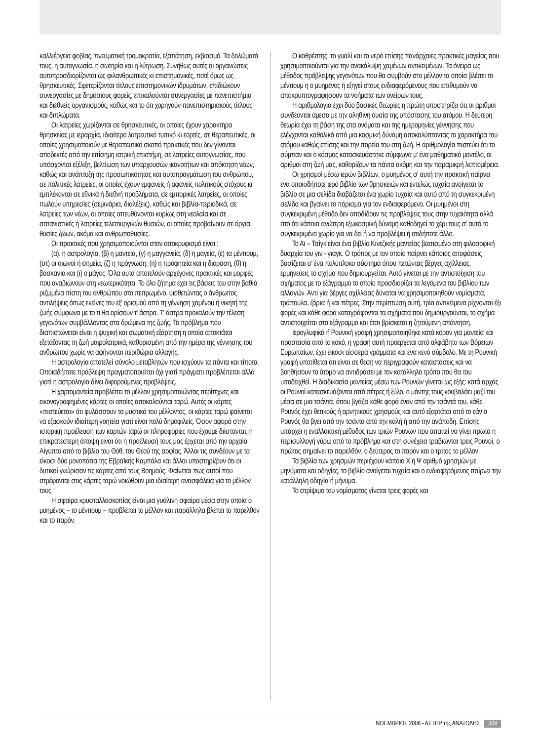καλλιέργεια φοβίας, πνευματική τρομοκρατία, εξαπάτηση, εκβιασμό. Τα δολώματά τους, η αυτογνωσία, η σωτηρία και η λύτρωση. Συνήθως αυτές οι οργανώσεις αυτοπροσδιορίζονται ως φιλανθρωπικές κι επιστημονικές, ποτέ όμως ως θρησκευτικές. Σφετερίζονται τίτλους επιστημονικών ιδρυμάτων, επιδιώκουν συνεργασίες με δημόσιους φορείς, επικαλούνται συνεργασίες με πανεπιστήμια και διεθνείς οργανισμούς, καθώς και το ότι χορηγούν πανεπιστημιακούς τίτλους και διπλώματα.
Οι λατρείες χωρίζονται σε θρησκευτικές, οι οποίες έχουν χαρακτήρα θρησκείας με ιεραρχία, ιδιαίτερο λατρευτικό τυπικό κι εορτές, σε θεραπευτικές, οι οποίες χρησιμοποιούν με θεραπευτικό σκοπό πρακτικές που δεν γίνονται αποδεκτές από την επίσημη ιατρική επιστήμη, σε λατρείες αυτογνωσίας, που υπόσχονται εξέλιξη, βελτίωση των υπαρχουσών ικανοτήτων και απόκτηση νέων, καθώς και ανάπτυξη της προσωπικότητας και αυτοπραγμάτωση του ανθρώπου, σε πολιτικές λατρείες, οι οποίες έχουν εμφανείς ή αφανείς πολιτικούς στόχους κι εμπλέκονται σε εθνικά ή διεθνή προβλήματα, σε εμπορικές λατρείες, οι οποίες πωλούν υπηρεσίες (σεμινάρια, διαλέξεις), καθώς και βιβλία-περιοδικά, σε λατρείες των νέων, οι οποίες απευθύνονται κυρίως στη νεολαία και σε σατανιστικές ή λατρείες τελετουργικών θυσιών, οι οποίες προβαίνουν σε όργια, θυσίες ζώων, ακόμα και ανθρωποθυσίες.
Οι πρακτικές που χρησιμοποιούνται στον αποκρυφισμό είναι :
(α). η αστρολογία, (β) η μαντεία, (γ) η μαγγανεία, (δ) η μαγεία, (ε) τα μέντιουμ, (στ) οι οιωνοί ή σημεία, (ζ) η πρόγνωση, (η) η προφητεία και η διόραση, (θ) η βασκανία και (ι) ο μάγος. Όλα αυτά αποτελούν αρχέγονες πρακτικές και μορφές που αναβιώνουν στη νεωτερικότητα. Το όλο ζήτημα έχει τις βάσεις του στην βαθιά ριζωμένα πίστη του ανθρώπου στο πεπρωμένο, υιοθετώντας ο άνθρωπος αντιλήψεις όπως εκείνες του εξ' ορισμού από τη γέννηση χαμένου ή νικητή της ζωής σύμφωνα με το τι θα ορίσουν τ' άστρα. Τ' άστρα προκαλούν την τέλεση γεγονότων συμβάλλοντας στα δρώμενα της ζωής. Το πρόβλημα που διαπιστώνεται είναι η ψυχική και σωματική εξάρτηση η οποία αποκτάται εξετάζοντας τη ζωή μοιρολατρικά, καθορισμένη από την ημέρα της γέννησης του ανθρώπου χωρίς να αφήνονται περιθώρια αλλαγής.
Η αστρολογία αποτελεί σύνολο μεταβλητών που ισχύουν τα πάντα και τίποτα. Οποιαδήποτε πρόβλεψη πραγματοποιείται όχι γιατί πράγματι προβλέπεται αλλά γιατί η αστρολογία δίνει διφορούμενες προβλέψεις.
Η χαρτομαντεία προβλέπει το μέλλον χρησιμοποιώντας περίτεχνες και εικονογραφημένες κάρτες οι οποίες αποκαλούνται ταρώ. Αυτές οι κάρτες «πιστεύεται» ότι φυλάσσουν τα μυστικά του μέλλοντος, οι κάρτες ταρώ φαίνεται να εξασκούν ιδιαίτερη γοητεία γιατί είναι πολύ δημοφιλείς. Όσον αφορά στην ιστορική προέλευση των καρτών ταρώ οι πληροφορίες που έχουμε διίστανται, η επικρατέστερη άποψη είναι ότι η προέλευσή τους μας έρχεται από την αρχαία Αίγυπτο από το βιβλίο του Θόθ, του Θεού της σοφίας. Άλλοι τις συνδέουν με τα είκοσι δύο μονοπάτια της Εβραϊκής Καμπάλα και άλλοι υποστηρίζουν ότι οι δυτικοί γνώρισαν τις κάρτες από τους Βοημούς. Φαίνεται πως αυτοί που στρέφονται στις κάρτες ταρώ νοιώθουν μια ιδιαίτερη ανασφάλεια για το μέλλον τους.
Η σφαίρα κρυσταλλοσκοπίας είναι μια γυάλινη σφαίρα μέσα στην οποία ο μυημένος – το μέντιουμ – προβλέπει το μέλλον και παράλληλα βλέπει το παρελθόν και το παρόν.
Ο καθρέπτης, το γυαλί και το νερό επίσης πανάρχαιες πρακτικές μαγείας που χρησιμοποιούνται για την ανακάλυψη χαμένων αντικειμένων. Τα όνειρα ως μέθοδος πρόβλεψης γεγονότων που θα συμβούν στο μέλλον τα οποία βλέπει το μέντιουμ η ο μυημένος ή εξηγεί στους ενδιαφερόμενους που επιθυμούν να αποκρυπτογραφήσουν τα νοήματα των ονείρων τους.
Η αριθμολογία έχει δύο βασικές θεωρίες η πρώτη υποστηρίζει ότι οι αριθμοί συνδέονται άμεσα με την αληθινή ουσία της υπόστασης του ατόμου. Η δεύτερη θεωρία έχει τη βάση της στα ονόματα και της ημερομηνίες γέννησης που ελέγχονται καθολικά από μια κοσμική δύναμη αποκαλύπτοντας το χαρακτήρα του ατόμου καθώς επίσης και την πορεία του στη ζωή. Η αριθμολογία πιστεύει ότι το σύμπαν και ο κόσμος κατασκευάστηκε σύμφωνα μ' ένα μαθηματικό μοντέλο, οι αριθμοί στη ζωή μας, καθορίζουν τα πάντα ακόμη και την παραμικρή λεπτομέρεια.
Οι χρησμοί μέσω ιερών βιβλίων, ο μυημένος σ' αυτή την πρακτική παίρνει ένα οποιοδήποτε ιερό βιβλίο των θρησκειών και εντελώς τυχαία ανοίγεται το βιβλίο σε μια σελίδα διαβάζεται ένα χωρίο τυχαία και αυτό από τη συγκεκριμένη σελίδα και βγαίνει το πόρισμα για τον ενδιαφερόμενο. Οι μυημένοι στη συγκεκριμένη μέθοδο δεν αποδίδουν τις προβλέψεις τους στην τυχαιότητα αλλά στο ότι κάποια ανώτερη εξωκοσμική δύναμη καθοδηγεί το χέρι τους σ' αυτό το συγκεκριμένο χωρίο για να δει ή να προβλέψει ή οτιδήποτε άλλο.
Το Αϊ – Τσίγκ είναι ένα βιβλίο Κινεζικής μαντείας βασισμένο στη φιλοσοφική δυαρχία του γιν - γιαγκ. Ο τρόπος με τον οποίο παίρνει κάποιος αποφάσεις βασίζεται σ' ένα πολύπλοκο σύστημα όπου πετώντας βέργες αχίλλειας, ερμηνεύεις το σχήμα που δημιουργείται. Αυτό γίνεται με την αντιστοίχιση του σχήματος με το εξάγραμμο το οποίο προσδιορίζει τα λεγόμενα του βιβλίου των αλλαγών. Αντί για βέργες αχίλλειας δύναται να χρησιμοποιηθούν νομίσματα, τράπουλα, ζάρια ή και πέτρες. Στην περίπτωση αυτή, τρία αντικείμενα ρίχνονται έξι φορές και κάθε φορά καταγράφονται τα σχήματα που δημιουργούνται, το σχήμα αντιστοιχείται στο εξάγραμμο και έτσι βρίσκεται η ζητούμενη απάντηση.
Ιερογλυφικά ή Ρουνική γραφή χρησιμοποιήθηκε κατά κόρον για μαντεία και προστασία από το κακό, η γραφή αυτή προέρχεται από αλφάβητο των Βόρειων Ευρωπαίων, έχει είκοσι τέσσερα γράμματα και ένα κενό σύμβολο. Με τη Ρουνική γραφή υποτίθεται ότι είναι σε θέση να περιγραφούν καταστάσεις και να βοηθήσουν το άτομο να αντιδράσει με τον κατάλληλο τρόπο που θα του υποδειχθεί. Η διαδικασία μαντείας μέσω των Ρουνών γίνεται ως εξής: κατά αρχάς οι Ρουνοί κατασκευάζονται από πέτρες ή ξύλο, ο μάντης τους κουβαλάει μαζί του μέσα σε μια τσάντα, όπου βγάζει κάθε φορά έναν από την τσάντά του, κάθε Ρουνός έχει θετικούς ή αρνητικούς χρησμούς και αυτό εξαρτάται από το εάν ο Ρουνός θα βγει από την τσάντα από την καλή ή από την ανάποδη. Επίσης υπάρχει η εναλλακτική μέθοδος των τριών Ρουνών που απαιτεί να γίνει πρώτα η περισυλλογή γύρω από το πρόβλημα και στη συνέχεια τραβιώνται τρεις Ρουνοί, ο πρώτος σημαίνει το παρελθόν, ο δεύτερος το παρόν και ο τρίτος το μέλλον.
Τα βιβλία των χρησμών περιέχουν κάποιο Χ ή Ψ αριθμό χρησμών με μηνύματα και οδηγίες, το βιβλίο ανοίγεται τυχαία και ο ενδιαφερόμενος παίρνει την κατάλληλη οδηγία ή μήνυμα.
Το στρίψιμο του νομίσματος γίνεται τρεις φορές και
ΝΟΕΜΒΡΙΟΣ 2006 - ΑΣΤΗΡ της ΑΝΑΤΟΛΗΣ 309